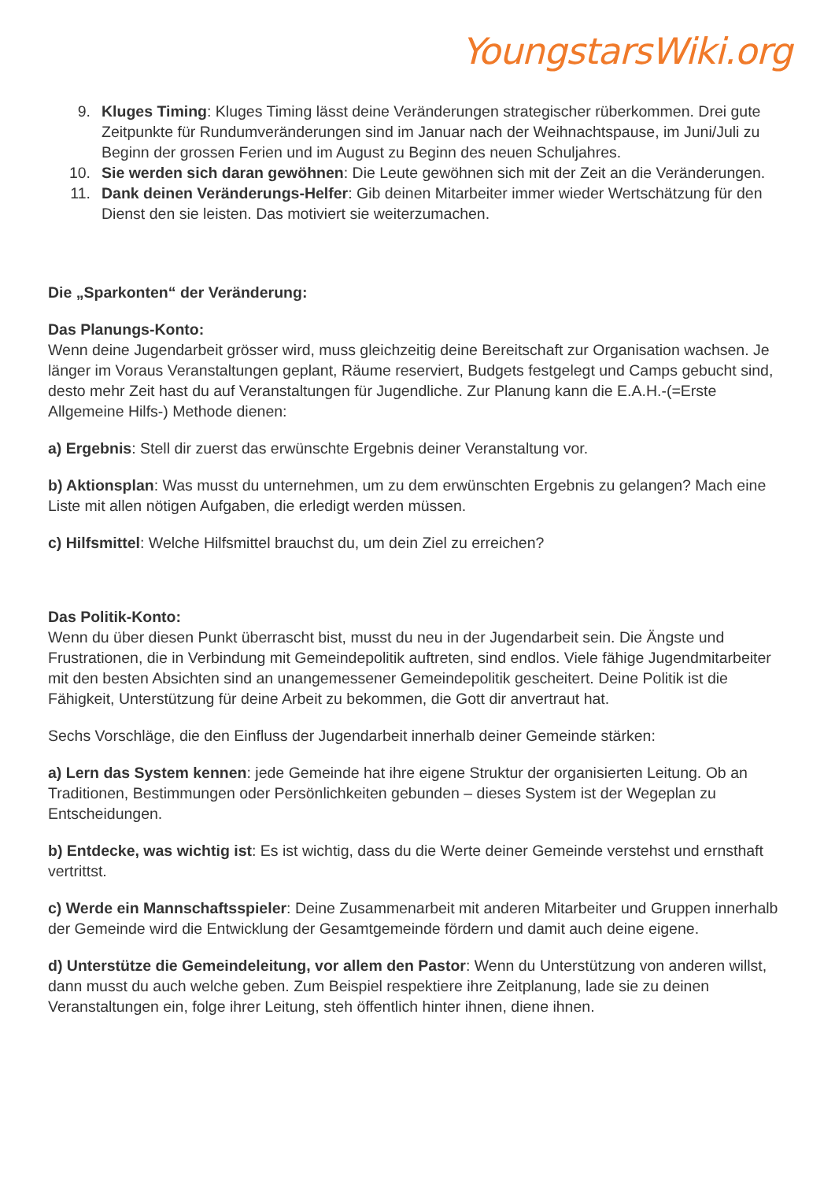YoungstarsWiki.org
9. Kluges Timing: Kluges Timing lässt deine Veränderungen strategischer rüberkommen. Drei gute Zeitpunkte für Rundumveränderungen sind im Januar nach der Weihnachtspause, im Juni/Juli zu Beginn der grossen Ferien und im August zu Beginn des neuen Schuljahres.
10. Sie werden sich daran gewöhnen: Die Leute gewöhnen sich mit der Zeit an die Veränderungen.
11. Dank deinen Veränderungs-Helfer: Gib deinen Mitarbeiter immer wieder Wertschätzung für den Dienst den sie leisten. Das motiviert sie weiterzumachen.
Die „Sparkonten“ der Veränderung:
Das Planungs-Konto:
Wenn deine Jugendarbeit grösser wird, muss gleichzeitig deine Bereitschaft zur Organisation wachsen. Je länger im Voraus Veranstaltungen geplant, Räume reserviert, Budgets festgelegt und Camps gebucht sind, desto mehr Zeit hast du auf Veranstaltungen für Jugendliche. Zur Planung kann die E.A.H.-(=Erste Allgemeine Hilfs-) Methode dienen:
a) Ergebnis: Stell dir zuerst das erwünschte Ergebnis deiner Veranstaltung vor.
b) Aktionsplan: Was musst du unternehmen, um zu dem erwünschten Ergebnis zu gelangen? Mach eine Liste mit allen nötigen Aufgaben, die erledigt werden müssen.
c) Hilfsmittel: Welche Hilfsmittel brauchst du, um dein Ziel zu erreichen?
Das Politik-Konto:
Wenn du über diesen Punkt überrascht bist, musst du neu in der Jugendarbeit sein. Die Ängste und Frustrationen, die in Verbindung mit Gemeindepolitik auftreten, sind endlos. Viele fähige Jugendmitarbeiter mit den besten Absichten sind an unangemessener Gemeindepolitik gescheitert. Deine Politik ist die Fähigkeit, Unterstützung für deine Arbeit zu bekommen, die Gott dir anvertraut hat.
Sechs Vorschläge, die den Einfluss der Jugendarbeit innerhalb deiner Gemeinde stärken:
a) Lern das System kennen: jede Gemeinde hat ihre eigene Struktur der organisierten Leitung. Ob an Traditionen, Bestimmungen oder Persönlichkeiten gebunden – dieses System ist der Wegeplan zu Entscheidungen.
b) Entdecke, was wichtig ist: Es ist wichtig, dass du die Werte deiner Gemeinde verstehst und ernsthaft vertrittst.
c) Werde ein Mannschaftsspieler: Deine Zusammenarbeit mit anderen Mitarbeiter und Gruppen innerhalb der Gemeinde wird die Entwicklung der Gesamtgemeinde fördern und damit auch deine eigene.
d) Unterstütze die Gemeindeleitung, vor allem den Pastor: Wenn du Unterstützung von anderen willst, dann musst du auch welche geben. Zum Beispiel respektiere ihre Zeitplanung, lade sie zu deinen Veranstaltungen ein, folge ihrer Leitung, steh öffentlich hinter ihnen, diene ihnen.